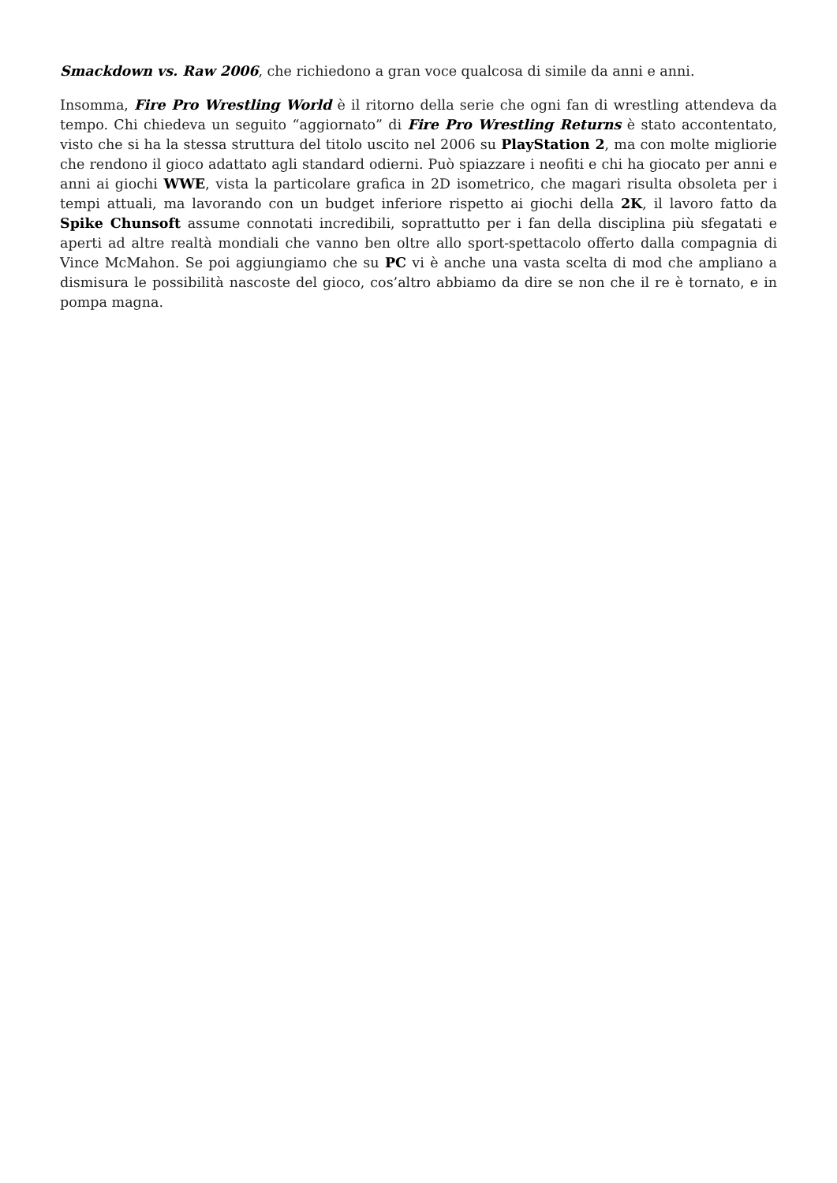Smackdown vs. Raw 2006, che richiedono a gran voce qualcosa di simile da anni e anni.
Insomma, Fire Pro Wrestling World è il ritorno della serie che ogni fan di wrestling attendeva da tempo. Chi chiedeva un seguito “aggiornato” di Fire Pro Wrestling Returns è stato accontentato, visto che si ha la stessa struttura del titolo uscito nel 2006 su PlayStation 2, ma con molte migliorie che rendono il gioco adattato agli standard odierni. Può spiazzare i neofiti e chi ha giocato per anni e anni ai giochi WWE, vista la particolare grafica in 2D isometrico, che magari risulta obsoleta per i tempi attuali, ma lavorando con un budget inferiore rispetto ai giochi della 2K, il lavoro fatto da Spike Chunsoft assume connotati incredibili, soprattutto per i fan della disciplina più sfegatati e aperti ad altre realtà mondiali che vanno ben oltre allo sport-spettacolo offerto dalla compagnia di Vince McMahon. Se poi aggiungiamo che su PC vi è anche una vasta scelta di mod che ampliano a dismisura le possibilità nascoste del gioco, cos’altro abbiamo da dire se non che il re è tornato, e in pompa magna.